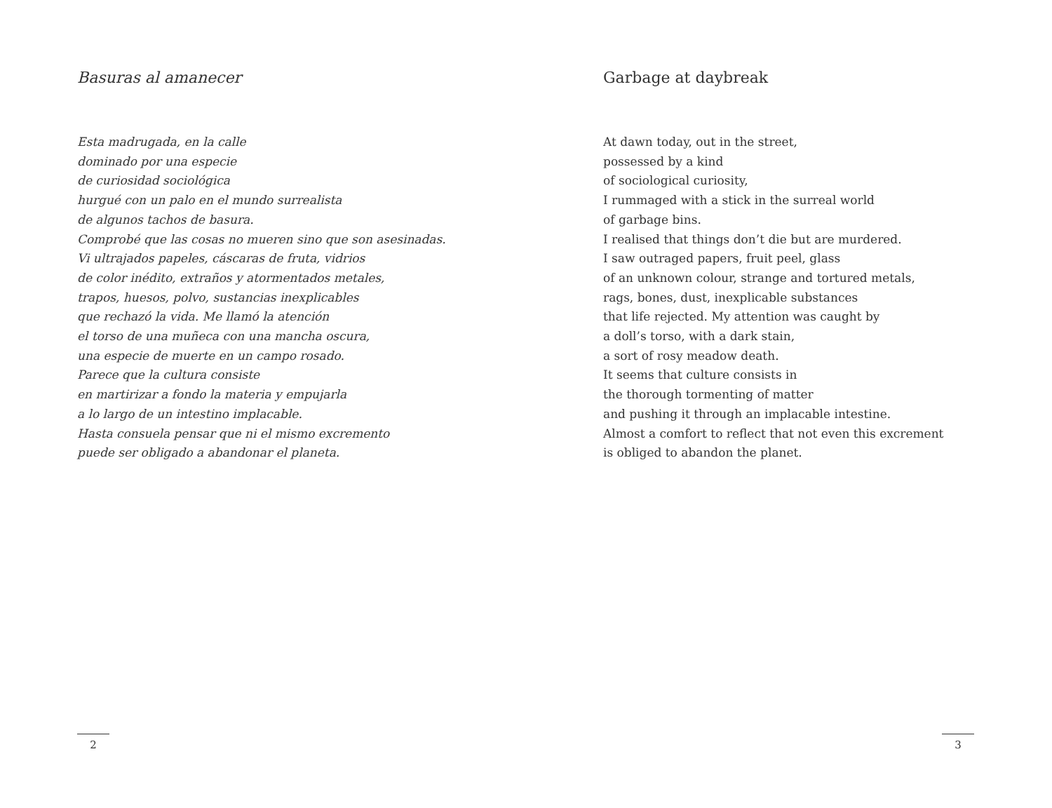Basuras al amanecer
Esta madrugada, en la calle
dominado por una especie
de curiosidad sociológica
hurgué con un palo en el mundo surrealista
de algunos tachos de basura.
Comprobé que las cosas no mueren sino que son asesinadas.
Vi ultrajados papeles, cáscaras de fruta, vidrios
de color inédito, extraños y atormentados metales,
trapos, huesos, polvo, sustancias inexplicables
que rechazó la vida. Me llamó la atención
el torso de una muñeca con una mancha oscura,
una especie de muerte en un campo rosado.
Parece que la cultura consiste
en martirizar a fondo la materia y empujarla
a lo largo de un intestino implacable.
Hasta consuela pensar que ni el mismo excremento
puede ser obligado a abandonar el planeta.
2
Garbage at daybreak
At dawn today, out in the street,
possessed by a kind
of sociological curiosity,
I rummaged with a stick in the surreal world
of garbage bins.
I realised that things don’t die but are murdered.
I saw outraged papers, fruit peel, glass
of an unknown colour, strange and tortured metals,
rags, bones, dust, inexplicable substances
that life rejected. My attention was caught by
a doll’s torso, with a dark stain,
a sort of rosy meadow death.
It seems that culture consists in
the thorough tormenting of matter
and pushing it through an implacable intestine.
Almost a comfort to reflect that not even this excrement
is obliged to abandon the planet.
3